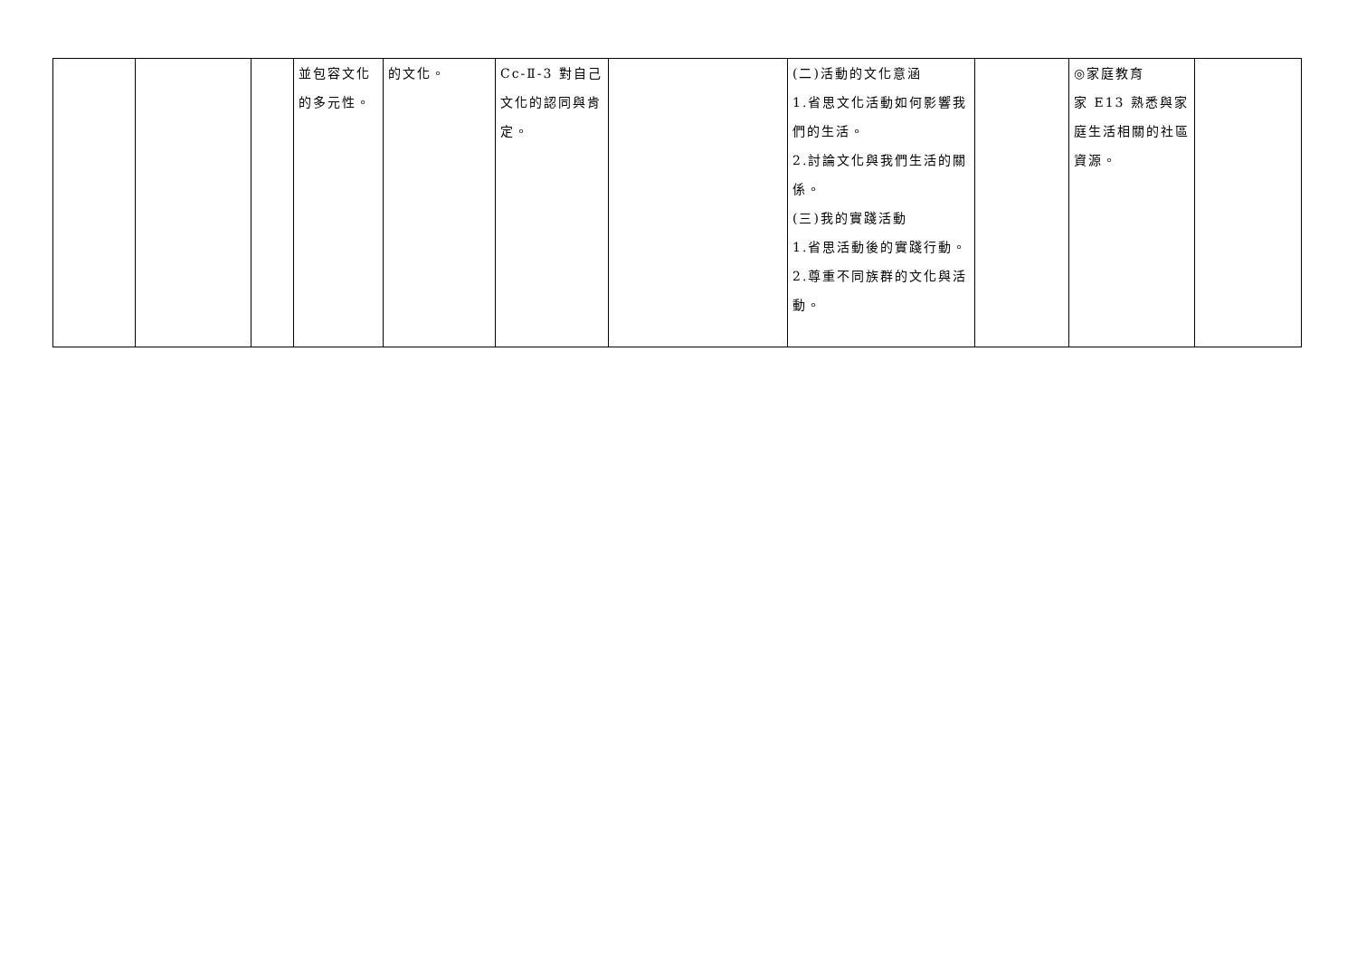| | | | 並包容文化的多元性。 | 的文化。 | Cc-Ⅱ-3 對自己文化的認同與肯定。 | | (二)活動的文化意涵 1.省思文化活動如何影響我們的生活。 2.討論文化與我們生活的關係。 (三)我的實踐活動 1.省思活動後的實踐行動。 2.尊重不同族群的文化與活動。 | | ◎家庭教育 家 E13 熟悉與家庭生活相關的社區資源。 | |